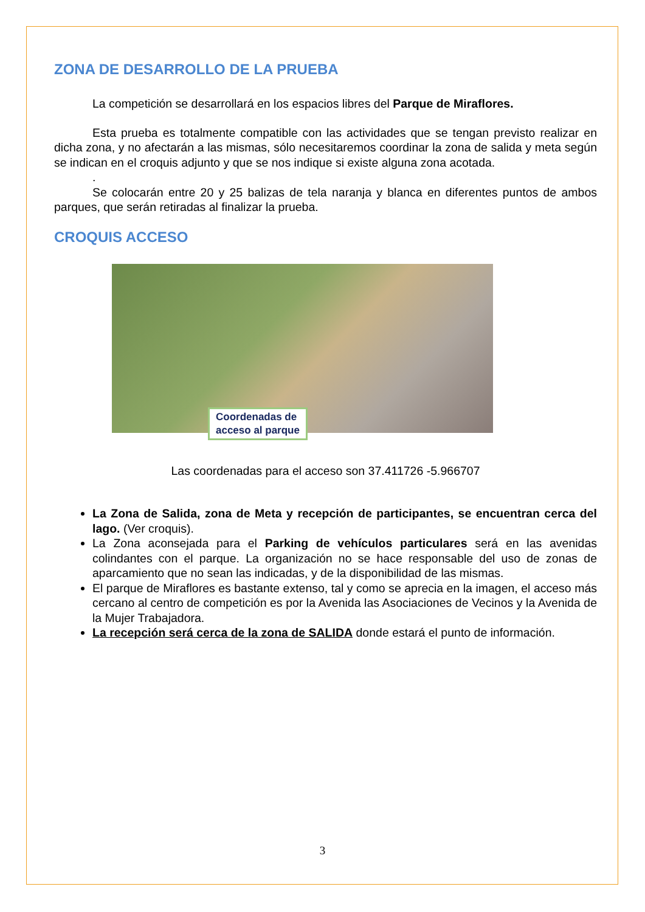ZONA DE DESARROLLO DE LA PRUEBA
La competición se desarrollará en los espacios libres del Parque de Miraflores.
Esta prueba es totalmente compatible con las actividades que se tengan previsto realizar en dicha zona, y no afectarán a las mismas, sólo necesitaremos coordinar la zona de salida y meta según se indican en el croquis adjunto y que se nos indique si existe alguna zona acotada.
.
Se colocarán entre 20 y 25 balizas de tela naranja y blanca en diferentes puntos de ambos parques, que serán retiradas al finalizar la prueba.
CROQUIS ACCESO
Coordenadas de
acceso al parque
Las coordenadas para el acceso son 37.411726 -5.966707
La Zona de Salida, zona de Meta y recepción de participantes, se encuentran cerca del lago. (Ver croquis).
La Zona aconsejada para el Parking de vehículos particulares será en las avenidas colindantes con el parque. La organización no se hace responsable del uso de zonas de aparcamiento que no sean las indicadas, y de la disponibilidad de las mismas.
El parque de Miraflores es bastante extenso, tal y como se aprecia en la imagen, el acceso más cercano al centro de competición es por la Avenida las Asociaciones de Vecinos y la Avenida de la Mujer Trabajadora.
La recepción será cerca de la zona de SALIDA donde estará el punto de información.
3